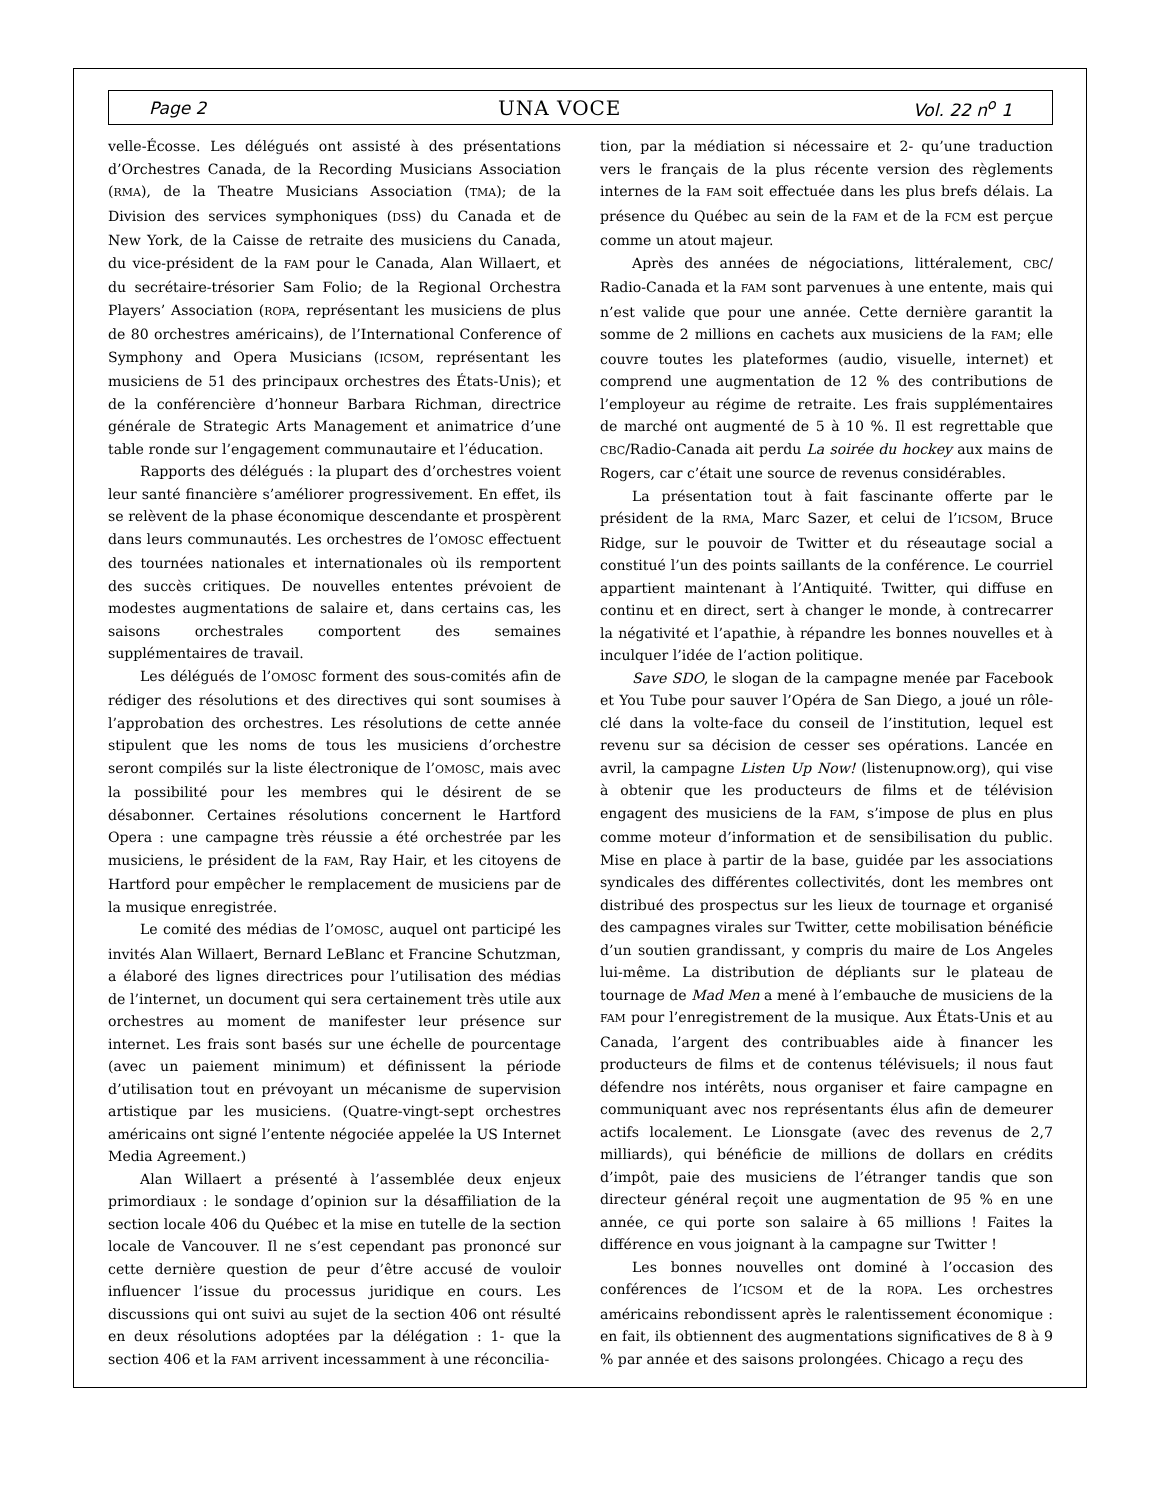Page 2 UNA VOCE Vol. 22 n<sup>o</sup> 1
velle-Écosse. Les délégués ont assisté à des présentations d’Orchestres Canada, de la Recording Musicians Association (RMA), de la Theatre Musicians Association (TMA); de la Division des services symphoniques (DSS) du Canada et de New York, de la Caisse de retraite des musiciens du Canada, du vice-président de la FAM pour le Canada, Alan Willaert, et du secrétaire-trésorier Sam Folio; de la Regional Orchestra Players’ Association (ROPA, représentant les musiciens de plus de 80 orchestres américains), de l’International Conference of Symphony and Opera Musicians (ICSOM, représentant les musiciens de 51 des principaux orchestres des États-Unis); et de la conférencière d’honneur Barbara Richman, directrice générale de Strategic Arts Management et animatrice d’une table ronde sur l’engagement communautaire et l’éducation.
Rapports des délégués : la plupart des d’orchestres voient leur santé financière s’améliorer progressivement. En effet, ils se relèvent de la phase économique descendante et prospèrent dans leurs communautés. Les orchestres de l’OMOSC effectuent des tournées nationales et internationales où ils remportent des succès critiques. De nouvelles ententes prévoient de modestes augmentations de salaire et, dans certains cas, les saisons orchestrales comportent des semaines supplémentaires de travail.
Les délégués de l’OMOSC forment des sous-comités afin de rédiger des résolutions et des directives qui sont soumises à l’approbation des orchestres. Les résolutions de cette année stipulent que les noms de tous les musiciens d’orchestre seront compilés sur la liste électronique de l’OMOSC, mais avec la possibilité pour les membres qui le désirent de se désabonner. Certaines résolutions concernent le Hartford Opera : une campagne très réussie a été orchestrée par les musiciens, le président de la FAM, Ray Hair, et les citoyens de Hartford pour empêcher le remplacement de musiciens par de la musique enregistrée.
Le comité des médias de l’OMOSC, auquel ont participé les invités Alan Willaert, Bernard LeBlanc et Francine Schutzman, a élaboré des lignes directrices pour l’utilisation des médias de l’internet, un document qui sera certainement très utile aux orchestres au moment de manifester leur présence sur internet. Les frais sont basés sur une échelle de pourcentage (avec un paiement minimum) et définissent la période d’utilisation tout en prévoyant un mécanisme de supervision artistique par les musiciens. (Quatre-vingt-sept orchestres américains ont signé l’entente négociée appelée la US Internet Media Agreement.)
Alan Willaert a présenté à l’assemblée deux enjeux primordiaux : le sondage d’opinion sur la désaffiliation de la section locale 406 du Québec et la mise en tutelle de la section locale de Vancouver. Il ne s’est cependant pas prononcé sur cette dernière question de peur d’être accusé de vouloir influencer l’issue du processus juridique en cours. Les discussions qui ont suivi au sujet de la section 406 ont résulté en deux résolutions adoptées par la délégation : 1- que la section 406 et la FAM arrivent incessamment à une réconcilia-
tion, par la médiation si nécessaire et 2- qu’une traduction vers le français de la plus récente version des règlements internes de la FAM soit effectuée dans les plus brefs délais. La présence du Québec au sein de la FAM et de la FCM est perçue comme un atout majeur.
Après des années de négociations, littéralement, CBC/ Radio-Canada et la FAM sont parvenues à une entente, mais qui n’est valide que pour une année. Cette dernière garantit la somme de 2 millions en cachets aux musiciens de la FAM; elle couvre toutes les plateformes (audio, visuelle, internet) et comprend une augmentation de 12 % des contributions de l’employeur au régime de retraite. Les frais supplémentaires de marché ont augmenté de 5 à 10 %. Il est regrettable que CBC/Radio-Canada ait perdu La soirée du hockey aux mains de Rogers, car c’était une source de revenus considérables.
La présentation tout à fait fascinante offerte par le président de la RMA, Marc Sazer, et celui de l’ICSOM, Bruce Ridge, sur le pouvoir de Twitter et du réseautage social a constitué l’un des points saillants de la conférence. Le courriel appartient maintenant à l’Antiquité. Twitter, qui diffuse en continu et en direct, sert à changer le monde, à contrecarrer la négativité et l’apathie, à répandre les bonnes nouvelles et à inculquer l’idée de l’action politique.
Save SDO, le slogan de la campagne menée par Facebook et You Tube pour sauver l’Opéra de San Diego, a joué un rôle-clé dans la volte-face du conseil de l’institution, lequel est revenu sur sa décision de cesser ses opérations. Lancée en avril, la campagne Listen Up Now! (listenupnow.org), qui vise à obtenir que les producteurs de films et de télévision engagent des musiciens de la FAM, s’impose de plus en plus comme moteur d’information et de sensibilisation du public. Mise en place à partir de la base, guidée par les associations syndicales des différentes collectivités, dont les membres ont distribué des prospectus sur les lieux de tournage et organisé des campagnes virales sur Twitter, cette mobilisation bénéficie d’un soutien grandissant, y compris du maire de Los Angeles lui-même. La distribution de dépliants sur le plateau de tournage de Mad Men a mené à l’embauche de musiciens de la FAM pour l’enregistrement de la musique. Aux États-Unis et au Canada, l’argent des contribuables aide à financer les producteurs de films et de contenus télévisuels; il nous faut défendre nos intérêts, nous organiser et faire campagne en communiquant avec nos représentants élus afin de demeurer actifs localement. Le Lionsgate (avec des revenus de 2,7 milliards), qui bénéficie de millions de dollars en crédits d’impôt, paie des musiciens de l’étranger tandis que son directeur général reçoit une augmentation de 95 % en une année, ce qui porte son salaire à 65 millions ! Faites la différence en vous joignant à la campagne sur Twitter !
Les bonnes nouvelles ont dominé à l’occasion des conférences de l’ICSOM et de la ROPA. Les orchestres américains rebondissent après le ralentissement économique : en fait, ils obtiennent des augmentations significatives de 8 à 9 % par année et des saisons prolongées. Chicago a reçu des